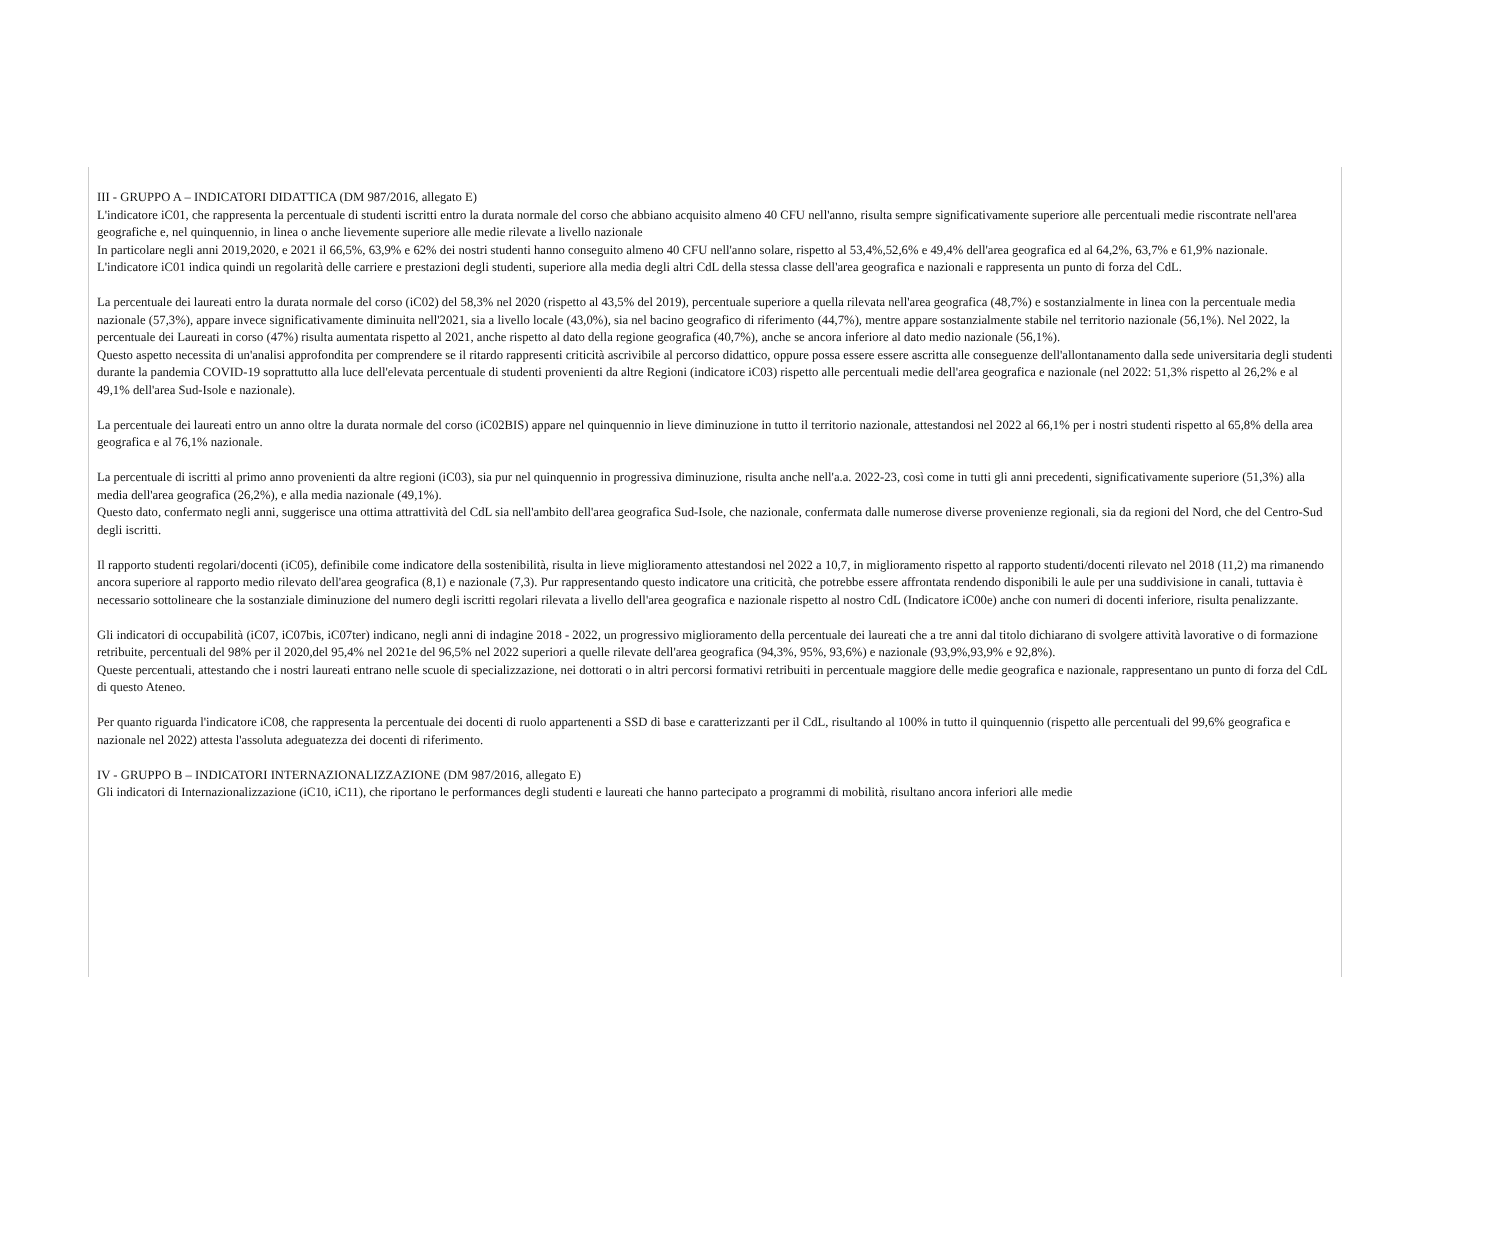III - GRUPPO A – INDICATORI DIDATTICA (DM 987/2016, allegato E)
L'indicatore iC01, che rappresenta la percentuale di studenti iscritti entro la durata normale del corso che abbiano acquisito almeno 40 CFU nell'anno, risulta sempre significativamente superiore alle percentuali medie riscontrate nell'area geografiche e, nel quinquennio, in linea o anche lievemente superiore alle medie rilevate a livello nazionale
In particolare negli anni 2019,2020, e 2021 il 66,5%, 63,9% e 62% dei nostri studenti hanno conseguito almeno 40 CFU nell'anno solare, rispetto al 53,4%,52,6% e 49,4% dell'area geografica ed al 64,2%, 63,7% e 61,9% nazionale.
L'indicatore iC01 indica quindi un regolarità delle carriere e prestazioni degli studenti, superiore alla media degli altri CdL della stessa classe dell'area geografica e nazionali e rappresenta un punto di forza del CdL.
La percentuale dei laureati entro la durata normale del corso (iC02) del 58,3% nel 2020 (rispetto al 43,5% del 2019), percentuale superiore a quella rilevata nell'area geografica (48,7%) e sostanzialmente in linea con la percentuale media nazionale (57,3%), appare invece significativamente diminuita nell'2021, sia a livello locale (43,0%), sia nel bacino geografico di riferimento (44,7%), mentre appare sostanzialmente stabile nel territorio nazionale (56,1%). Nel 2022, la percentuale dei Laureati in corso (47%) risulta aumentata rispetto al 2021, anche rispetto al dato della regione geografica (40,7%), anche se ancora inferiore al dato medio nazionale (56,1%).
Questo aspetto necessita di un'analisi approfondita per comprendere se il ritardo rappresenti criticità ascrivibile al percorso didattico, oppure possa essere essere ascritta alle conseguenze dell'allontanamento dalla sede universitaria degli studenti durante la pandemia COVID-19 soprattutto alla luce dell'elevata percentuale di studenti provenienti da altre Regioni (indicatore iC03) rispetto alle percentuali medie dell'area geografica e nazionale (nel 2022: 51,3% rispetto al 26,2% e al 49,1% dell'area Sud-Isole e nazionale).
La percentuale dei laureati entro un anno oltre la durata normale del corso (iC02BIS) appare nel quinquennio in lieve diminuzione in tutto il territorio nazionale, attestandosi nel 2022 al 66,1% per i nostri studenti rispetto al 65,8% della area geografica e al 76,1% nazionale.
La percentuale di iscritti al primo anno provenienti da altre regioni (iC03), sia pur nel quinquennio in progressiva diminuzione, risulta anche nell'a.a. 2022-23, così come in tutti gli anni precedenti, significativamente superiore (51,3%) alla media dell'area geografica (26,2%), e alla media nazionale (49,1%).
Questo dato, confermato negli anni, suggerisce una ottima attrattività del CdL sia nell'ambito dell'area geografica Sud-Isole, che nazionale, confermata dalle numerose diverse provenienze regionali, sia da regioni del Nord, che del Centro-Sud degli iscritti.
Il rapporto studenti regolari/docenti (iC05), definibile come indicatore della sostenibilità, risulta in lieve miglioramento attestandosi nel 2022 a 10,7, in miglioramento rispetto al rapporto studenti/docenti rilevato nel 2018 (11,2) ma rimanendo ancora superiore al rapporto medio rilevato dell'area geografica (8,1) e nazionale (7,3). Pur rappresentando questo indicatore una criticità, che potrebbe essere affrontata rendendo disponibili le aule per una suddivisione in canali, tuttavia è necessario sottolineare che la sostanziale diminuzione del numero degli iscritti regolari rilevata a livello dell'area geografica e nazionale rispetto al nostro CdL (Indicatore iC00e) anche con numeri di docenti inferiore, risulta penalizzante.
Gli indicatori di occupabilità (iC07, iC07bis, iC07ter) indicano, negli anni di indagine 2018 - 2022, un progressivo miglioramento della percentuale dei laureati che a tre anni dal titolo dichiarano di svolgere attività lavorative o di formazione retribuite, percentuali del 98% per il 2020,del 95,4% nel 2021e del 96,5% nel 2022 superiori a quelle rilevate dell'area geografica (94,3%, 95%, 93,6%) e nazionale (93,9%,93,9% e 92,8%).
Queste percentuali, attestando che i nostri laureati entrano nelle scuole di specializzazione, nei dottorati o in altri percorsi formativi retribuiti in percentuale maggiore delle medie geografica e nazionale, rappresentano un punto di forza del CdL di questo Ateneo.
Per quanto riguarda l'indicatore iC08, che rappresenta la percentuale dei docenti di ruolo appartenenti a SSD di base e caratterizzanti per il CdL, risultando al 100% in tutto il quinquennio (rispetto alle percentuali del 99,6% geografica e nazionale nel 2022) attesta l'assoluta adeguatezza dei docenti di riferimento.
IV - GRUPPO B – INDICATORI INTERNAZIONALIZZAZIONE (DM 987/2016, allegato E)
Gli indicatori di Internazionalizzazione (iC10, iC11), che riportano le performances degli studenti e laureati che hanno partecipato a programmi di mobilità, risultano ancora inferiori alle medie